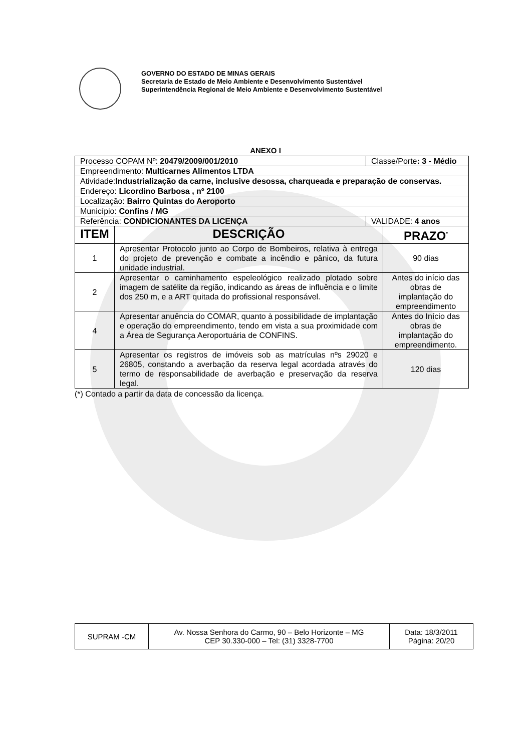GOVERNO DO ESTADO DE MINAS GERAIS
Secretaria de Estado de Meio Ambiente e Desenvolvimento Sustentável
Superintendência Regional de Meio Ambiente e Desenvolvimento Sustentável
ANEXO I
| Processo COPAM Nº: 20479/2009/001/2010 | | Classe/Porte : 3 - Médio | |
| Empreendimento: Multicarnes Alimentos LTDA | | | |
| Atividade: Industrialização da carne, inclusive desossa, charqueada e preparação de conservas. | | | |
| Endereço: Licordino Barbosa , nº 2100 | | | |
| Localização: Bairro Quintas do Aeroporto | | | |
| Município: Confins / MG | | | |
| Referência: CONDICIONANTES DA LICENÇA | | VALIDADE: 4 anos | |
| ITEM | DESCRIÇÃO | | PRAZO<sup>*</sup> |
| 1 | Apresentar Protocolo junto ao Corpo de Bombeiros, relativa à entrega do projeto de prevenção e combate a incêndio e pânico, da futura unidade industrial. | | 90 dias |
| 2 | Apresentar o caminhamento espeleológico realizado plotado sobre imagem de satélite da região, indicando as áreas de influência e o limite dos 250 m, e a ART quitada do profissional responsável. | | Antes do início das obras de implantação do empreendimento |
| 4 | Apresentar anuência do COMAR, quanto à possibilidade de implantação e operação do empreendimento, tendo em vista a sua proximidade com a Área de Segurança Aeroportuária de CONFINS. | | Antes do Início das obras de implantação do empreendimento. |
| 5 | Apresentar os registros de imóveis sob as matrículas nºs 29020 e 26805, constando a averbação da reserva legal acordada através do termo de responsabilidade de averbação e preservação da reserva legal. | | 120 dias |
(*) Contado a partir da data de concessão da licença.
| SUPRAM -CM | Av. Nossa Senhora do Carmo, 90 – Belo Horizonte – MG CEP 30.330-000 – Tel: (31) 3328-7700 | Data: 18/3/2011 Página: 20/20 |